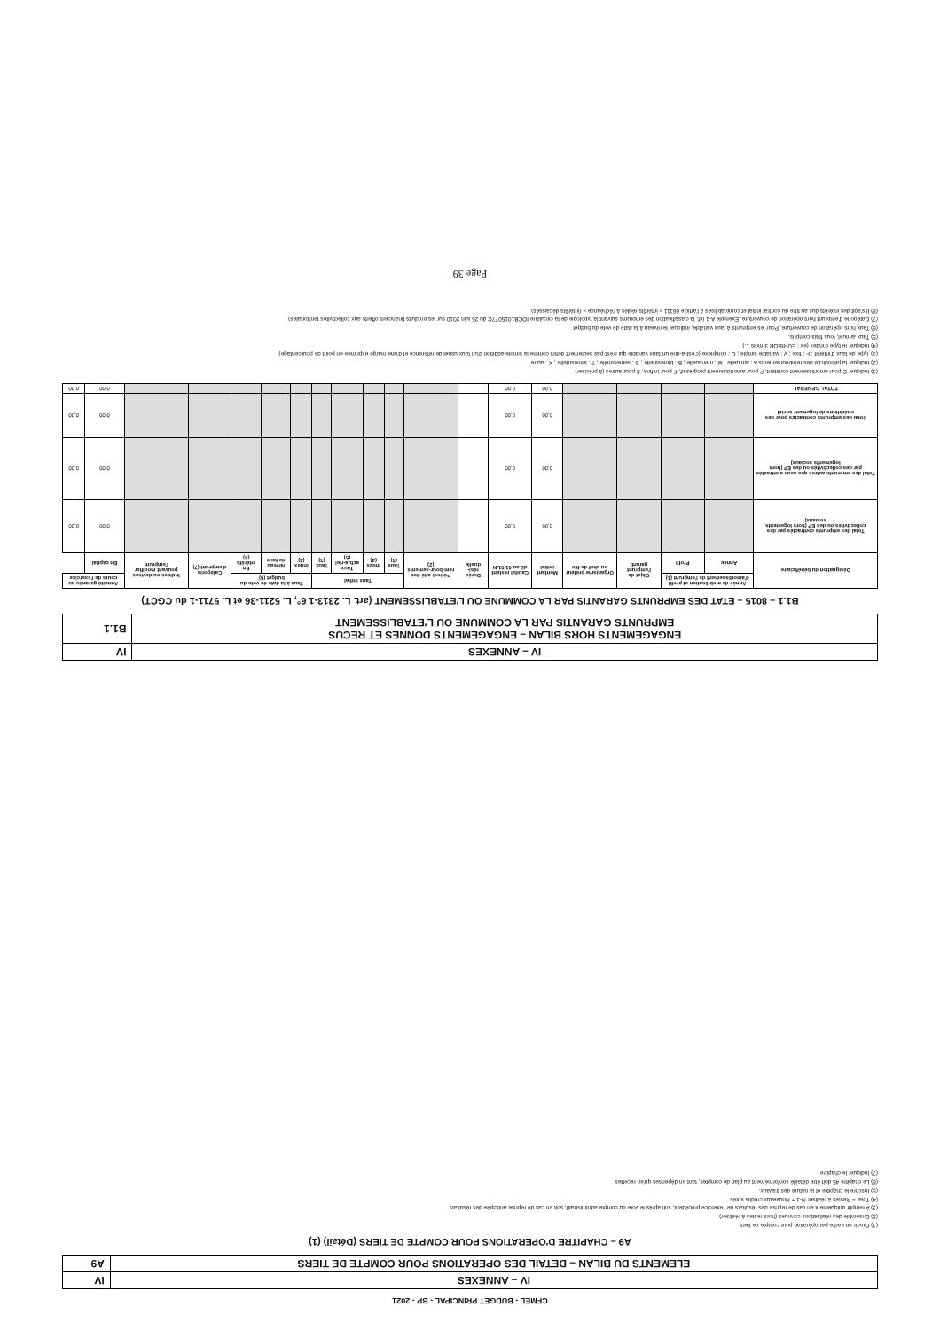CFMEL - BUDGET PRINCIPAL - BP - 2021
| IV – ANNEXES | IV |
| ELEMENTS DU BILAN – DETAIL DES OPERATIONS POUR COMPTE DE TIERS | A9 |
A9 – CHAPITRE D'OPERATIONS POUR COMPTE DE TIERS (Détail) (1)
(1) Ouvrir un cadre par opération pour compte de tiers
(2) Ensemble des réalisations connues (hors restes à réaliser)
(3) A remplir uniquement en cas de reprise des résultats de l'exercice précédent, soit après le vote du compte administratif, soit en cas de reprise anticipée des résultats
(4) Total = Restes à réaliser N-1 + Nouveaux crédits votés
(5) Inscrire le chapitre et la nature des travaux.
(6) Le chapitre 45 doit être détaillé conformément au plan de comptes, tant en dépenses qu'en recettes
(7) Indiquer le chapitre
| IV – ANNEXES | IV |
| ENGAGEMENTS HORS BILAN – ENGAGEMENTS DONNES ET RECUS EMPRUNTS GARANTIS PAR LA COMMUNE OU L'ETABLISSEMENT | B1.1 |
B1.1 – 8015 – ETAT DES EMPRUNTS GARANTIS PAR LA COMMUNE OU L'ETABLISSEMENT (art. L. 2313-1 6°, L. 5211-36 et L. 5711-1 du CGCT)
| Désignation du bénéficiaire | Année de mobilisation et profil d'amortissement de l'emprunt (1) | | Objet de l'emprunt garanti | Organisme prêteur ou chef de file | Montant initial | Capital restant dû au 01/01/N | Durée rési-duelle | Périodi-cité des rem-bour-sements (2) | Taux initial | | | | Taux à la date de vote du budget (6) | | | Catégorie d'emprunt (7) | Indices ou devises pouvant modifier l'emprunt | Annuité garantie au cours de l'exercice | |
| --- | --- | --- | --- | --- | --- | --- | --- | --- | --- | --- | --- | --- | --- | --- | --- | --- | --- | --- | --- |
| | Année | Profil | | | | | | | Taux (3) | Index (4) | Taux actua-riel (5) | Taux (3) | Index (4) | Niveau de taux | En intérêts (8) | | | En capital | |
| Total des emprunts contractés par des collectivités ou des EP (hors logements sociaux) | | | | | 0,00 | 0,00 | | | | | | | | | | | | 0,00 | 0,00 |
| Total des emprunts autres que ceux contractés par des collectivités ou des EP (hors logements sociaux) | | | | | 0,00 | 0,00 | | | | | | | | | | | | 0,00 | 0,00 |
| Total des emprunts contractés pour des opérations de logement social | | | | | 0,00 | 0,00 | | | | | | | | | | | | 0,00 | 0,00 |
| TOTAL GENERAL | | | | | 0,00 | 0,00 | | | | | | | | | | | | 0,00 | 0,00 |
(1) Indiquer C pour amortissement constant, P pour amortissement progressif, F pour in fine, X pour autres (à préciser)
(2) Indiquer la périodicité des remboursements A : annuelle ; M : mensuelle ; B : bimestrielle ; S : semestrielle ; T : trimestrielle ; X : autre
(3) Type de taux d'intérêt : F : fixe ; V : variable simple ; C : complexe (c'est-à-dire un taux variable qui n'est pas seulement défini comme la simple addition d'un taux usuel de référence et d'une marge exprimée en point de pourcentage)
(4) Indiquer le type d'index (ex : EURIBOR 3 mois ...)
(5) Taux annuel, tous frais compris.
(6) Taux hors opération de couverture. Pour les emprunts à taux variable, indiquer le niveau à la date de vote du budget
(7) Catégorie d'emprunt hors opération de couverture. Exemple A-1 (cf. la classification des emprunts suivant la typologie de la circulaire IOCB1015077C du 25 juin 2010 sur les produits financiers offerts aux collectivités territoriales)
(8) Il s'agit des intérêts dus au titre du contrat initial et comptabilisés à l'article 66111 « intérêts réglés à l'échéance » (intérêts décaissés)
Page 39